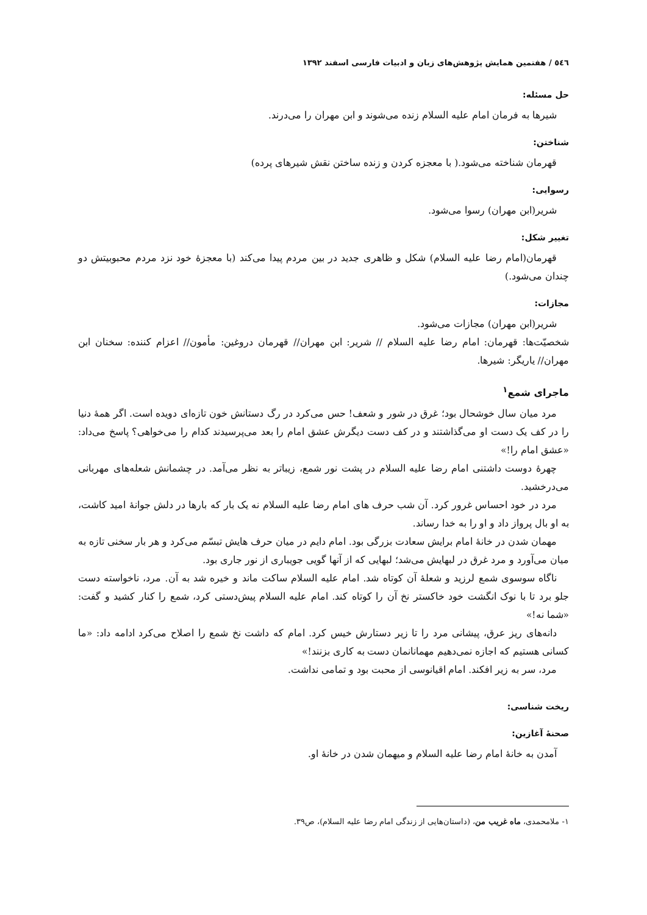٥٤٦ / هفتمین همایش پژوهش‌های زبان و ادبیات فارسی اسفند ۱۳۹۲
حل مسئله:
شیرها به فرمان امام علیه السلام زنده می‌شوند و ابن مهران را می‌درند.
شناختن:
قهرمان شناخته می‌شود.( با معجزه کردن و زنده ساختن نقش شیرهای پرده)
رسوایی:
شریر(ابن مهران) رسوا می‌شود.
تغییر شکل:
قهرمان(امام رضا علیه السلام) شکل و ظاهری جدید در بین مردم پیدا می‌کند (با معجزۀ خود نزد مردم محبوبیتش دو چندان می‌شود.)
مجازات:
شریر(ابن مهران) مجازات می‌شود.
شخصیّت‌ها: قهرمان: امام رضا علیه السلام // شریر: ابن مهران// قهرمان دروغین: مأمون// اعزام کننده: سخنان ابن مهران// یاریگر: شیرها.
ماجرای شمع<sup>۱</sup>
مرد میان سال خوشحال بود؛ غرق در شور و شعف! حس می‌کرد در رگ دستانش خون تازه‌ای دویده است. اگر همۀ دنیا را در کف یک دست او می‌گذاشتند و در کف دست دیگرش عشق امام را بعد می‌پرسیدند کدام را می‌خواهی؟ پاسخ می‌داد: «عشق امام را!»
چهرۀ دوست داشتنی امام رضا علیه السلام در پشت نور شمع، زیباتر به نظر می‌آمد. در چشمانش شعله‌های مهربانی می‌درخشید.
مرد در خود احساس غرور کرد. آن شب حرف های امام رضا علیه السلام نه یک بار که بارها در دلش جوانۀ امید کاشت، به او بال پرواز داد و او را به خدا رساند.
مهمان شدن در خانۀ امام برایش سعادت بزرگی بود. امام دایم در میان حرف هایش تبسّم می‌کرد و هر بار سخنی تازه به میان می‌آورد و مرد غرق در لبهایش می‌شد؛ لبهایی که از آنها گویی جویباری از نور جاری بود.
ناگاه سوسوی شمع لرزید و شعلۀ آن کوتاه شد. امام علیه السلام ساکت ماند و خیره شد به آن. مرد، ناخواسته دست جلو برد تا با نوک انگشت خود خاکستر نخ آن را کوتاه کند. امام علیه السلام پیش‌دستی کرد، شمع را کنار کشید و گفت: «شما نه!»
دانه‌های ریز عرق، پیشانی مرد را تا زیر دستارش خیس کرد. امام که داشت نخ شمع را اصلاح می‌کرد ادامه داد: «ما کسانی هستیم که اجازه نمی‌دهیم مهمانانمان دست به کاری بزنند!»
مرد، سر به زیر افکند. امام اقیانوسی از محبت بود و تمامی نداشت.
ریخت شناسی:
صحنۀ آغازین:
آمدن به خانۀ امام رضا علیه السلام و میهمان شدن در خانۀ او.
۱- ملامحمدی، ماه غریب من، (داستان‌هایی از زندگی امام رضا علیه السلام)، ص۳۹.